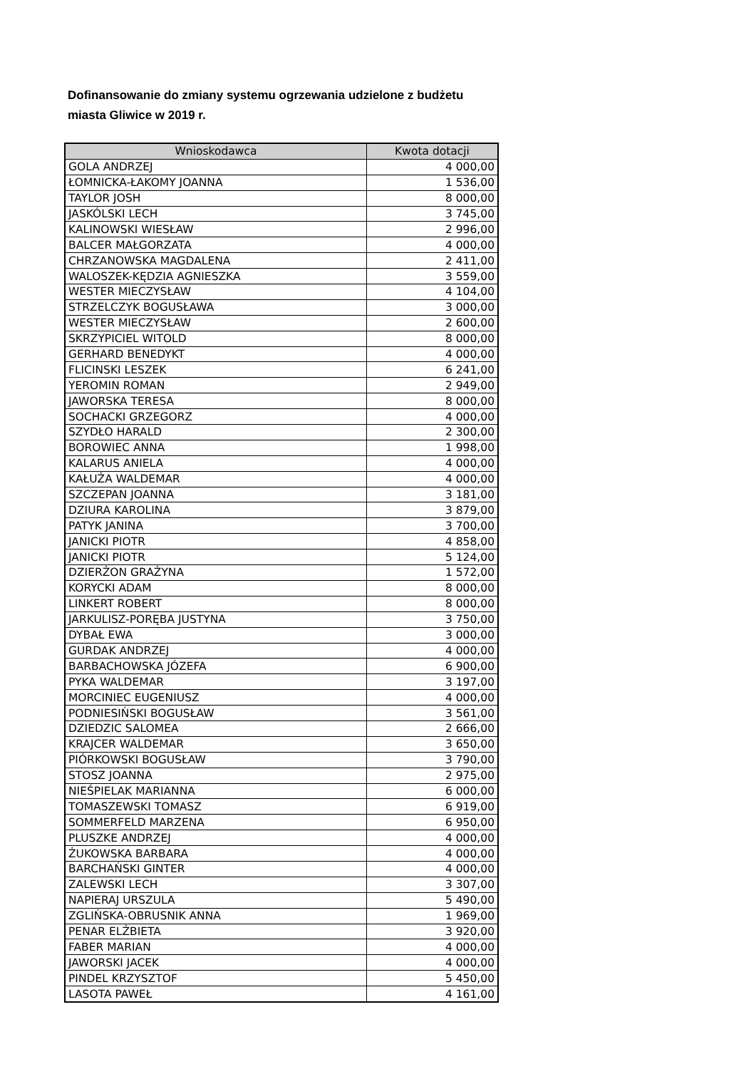Dofinansowanie do zmiany systemu ogrzewania udzielone z budżetu miasta Gliwice w 2019 r.
| Wnioskodawca | Kwota dotacji |
| --- | --- |
| GOLA ANDRZEJ | 4 000,00 |
| ŁOMNICKA-ŁAKOMY JOANNA | 1 536,00 |
| TAYLOR JOSH | 8 000,00 |
| JASKÓLSKI LECH | 3 745,00 |
| KALINOWSKI WIESŁAW | 2 996,00 |
| BALCER MAŁGORZATA | 4 000,00 |
| CHRZANOWSKA MAGDALENA | 2 411,00 |
| WALOSZEK-KĘDZIA AGNIESZKA | 3 559,00 |
| WESTER MIECZYSŁAW | 4 104,00 |
| STRZELCZYK BOGUSŁAWA | 3 000,00 |
| WESTER MIECZYSŁAW | 2 600,00 |
| SKRZYPICIEL WITOLD | 8 000,00 |
| GERHARD BENEDYKT | 4 000,00 |
| FLICINSKI LESZEK | 6 241,00 |
| YEROMIN ROMAN | 2 949,00 |
| JAWORSKA TERESA | 8 000,00 |
| SOCHACKI GRZEGORZ | 4 000,00 |
| SZYDŁO HARALD | 2 300,00 |
| BOROWIEC ANNA | 1 998,00 |
| KALARUS ANIELA | 4 000,00 |
| KAŁUŻA WALDEMAR | 4 000,00 |
| SZCZEPAN JOANNA | 3 181,00 |
| DZIURA KAROLINA | 3 879,00 |
| PATYK JANINA | 3 700,00 |
| JANICKI PIOTR | 4 858,00 |
| JANICKI PIOTR | 5 124,00 |
| DZIERŻON GRAŻYNA | 1 572,00 |
| KORYCKI ADAM | 8 000,00 |
| LINKERT ROBERT | 8 000,00 |
| JARKULISZ-PORĘBA JUSTYNA | 3 750,00 |
| DYBAŁ EWA | 3 000,00 |
| GURDAK ANDRZEJ | 4 000,00 |
| BARBACHOWSKA JÓZEFA | 6 900,00 |
| PYKA WALDEMAR | 3 197,00 |
| MORCINIEC EUGENIUSZ | 4 000,00 |
| PODNIESIŃSKI BOGUSŁAW | 3 561,00 |
| DZIEDZIC SALOMEA | 2 666,00 |
| KRAJCER WALDEMAR | 3 650,00 |
| PIÓRKOWSKI BOGUSŁAW | 3 790,00 |
| STOSZ JOANNA | 2 975,00 |
| NIEŚPIELAK MARIANNA | 6 000,00 |
| TOMASZEWSKI TOMASZ | 6 919,00 |
| SOMMERFELD MARZENA | 6 950,00 |
| PLUSZKE ANDRZEJ | 4 000,00 |
| ŻUKOWSKA BARBARA | 4 000,00 |
| BARCHAŃSKI GINTER | 4 000,00 |
| ZALEWSKI LECH | 3 307,00 |
| NAPIERAJ URSZULA | 5 490,00 |
| ZGLIŃSKA-OBRUSNIK ANNA | 1 969,00 |
| PENAR ELŻBIETA | 3 920,00 |
| FABER MARIAN | 4 000,00 |
| JAWORSKI JACEK | 4 000,00 |
| PINDEL KRZYSZTOF | 5 450,00 |
| LASOTA PAWEŁ | 4 161,00 |